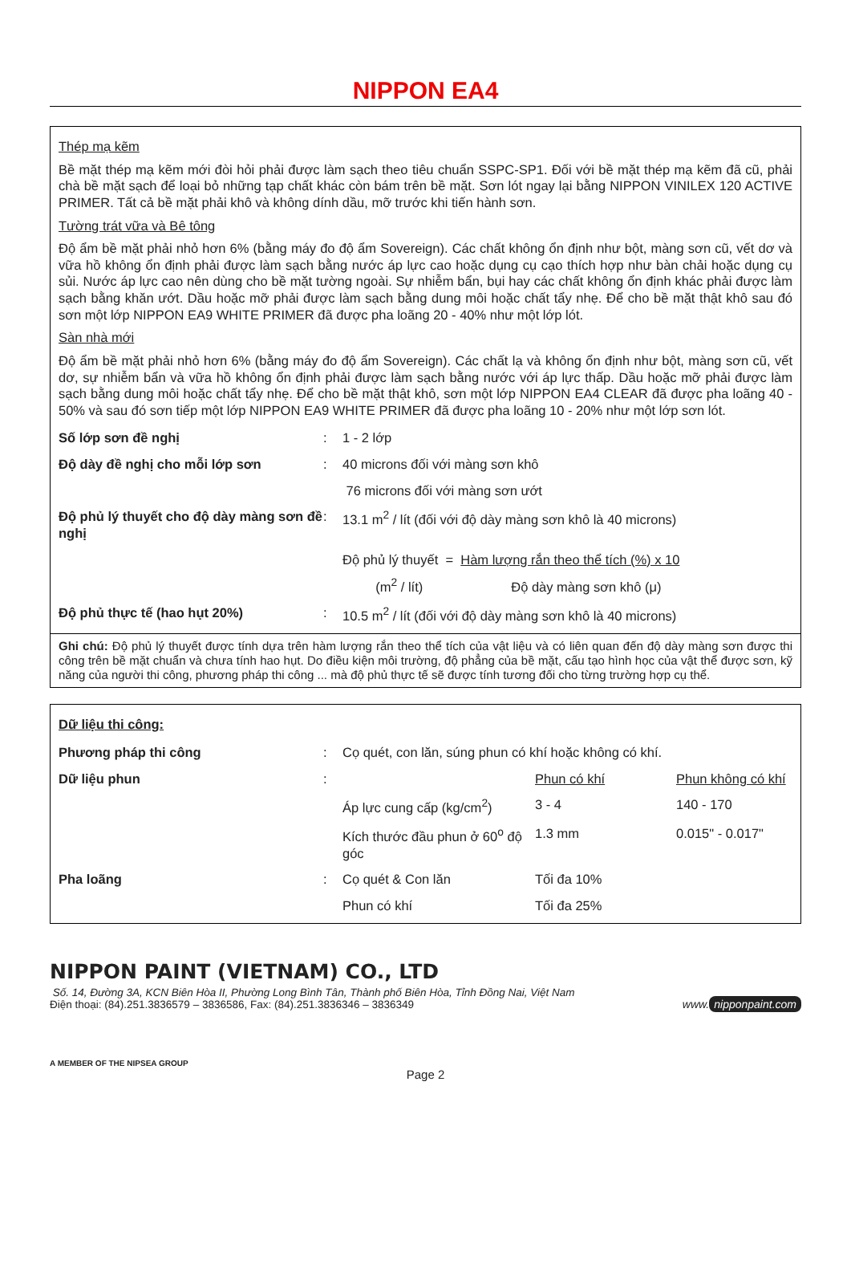NIPPON EA4
Thép mạ kẽm
Bề mặt thép mạ kẽm mới đòi hỏi phải được làm sạch theo tiêu chuẩn SSPC-SP1. Đối với bề mặt thép mạ kẽm đã cũ, phải chà bề mặt sạch để loại bỏ những tạp chất khác còn bám trên bề mặt. Sơn lót ngay lại bằng NIPPON VINILEX 120 ACTIVE PRIMER. Tất cả bề mặt phải khô và không dính dầu, mỡ trước khi tiến hành sơn.
Tường trát vữa và Bê tông
Độ ẩm bề mặt phải nhỏ hơn 6% (bằng máy đo độ ẩm Sovereign). Các chất không ổn định như bột, màng sơn cũ, vết dơ và vữa hồ không ổn định phải được làm sạch bằng nước áp lực cao hoặc dụng cụ cạo thích hợp như bàn chải hoặc dụng cụ sủi. Nước áp lực cao nên dùng cho bề mặt tường ngoài. Sự nhiễm bẩn, bụi hay các chất không ổn định khác phải được làm sạch bằng khăn ướt. Dầu hoặc mỡ phải được làm sạch bằng dung môi hoặc chất tẩy nhẹ. Để cho bề mặt thật khô sau đó sơn một lớp NIPPON EA9 WHITE PRIMER đã được pha loãng 20 - 40% như một lớp lót.
Sàn nhà mới
Độ ẩm bề mặt phải nhỏ hơn 6% (bằng máy đo độ ẩm Sovereign). Các chất lạ và không ổn định như bột, màng sơn cũ, vết dơ, sự nhiễm bẩn và vữa hồ không ổn định phải được làm sạch bằng nước với áp lực thấp. Dầu hoặc mỡ phải được làm sạch bằng dung môi hoặc chất tẩy nhẹ. Để cho bề mặt thật khô, sơn một lớp NIPPON EA4 CLEAR đã được pha loãng 40 - 50% và sau đó sơn tiếp một lớp NIPPON EA9 WHITE PRIMER đã được pha loãng 10 - 20% như một lớp sơn lót.
| Số lớp sơn đề nghị | : | 1 - 2 lớp |
| Độ dày đề nghị cho mỗi lớp sơn | : | 40 microns đối với màng sơn khô 76 microns đối với màng sơn ướt |
| Độ phủ lý thuyết cho độ dày màng sơn đề nghị | : | 13.1 m<sup>2</sup> / lít (đối với độ dày màng sơn khô là 40 microns) |
| | | Độ phủ lý thuyết = Hàm lượng rắn theo thể tích (%) x 10 (m<sup>2</sup> / lít) Độ dày màng sơn khô (μ) |
| Độ phủ thực tế (hao hụt 20%) | : | 10.5 m<sup>2</sup> / lít (đối với độ dày màng sơn khô là 40 microns) |
Ghi chú: Độ phủ lý thuyết được tính dựa trên hàm lượng rắn theo thể tích của vật liệu và có liên quan đến độ dày màng sơn được thi công trên bề mặt chuẩn và chưa tính hao hụt. Do điều kiện môi trường, độ phẳng của bề mặt, cấu tạo hình học của vật thể được sơn, kỹ năng của người thi công, phương pháp thi công ... mà độ phủ thực tế sẽ được tính tương đối cho từng trường hợp cụ thể.
Dữ liệu thi công:
| Phương pháp thi công | : | Cọ quét, con lăn, súng phun có khí hoặc không có khí. | | |
| Dữ liệu phun | : | | Phun có khí | Phun không có khí |
| | | Áp lực cung cấp (kg/cm<sup>2</sup>) | 3 - 4 | 140 - 170 |
| | | Kích thước đầu phun ở 60<sup>o</sup> độ góc | 1.3 mm | 0.015" - 0.017" |
| Pha loãng | : | Cọ quét & Con lăn | Tối đa 10% | |
| | | Phun có khí | Tối đa 25% | |
NIPPON PAINT (VIETNAM) CO., LTD
Số. 14, Đường 3A, KCN Biên Hòa II, Phường Long Bình Tân, Thành phố Biên Hòa, Tỉnh Đồng Nai, Việt Nam
Điện thoại: (84).251.3836579 – 3836586, Fax: (84).251.3836346 – 3836349
www. nipponpaint.com
A MEMBER OF THE NIPSEA GROUP
Page 2